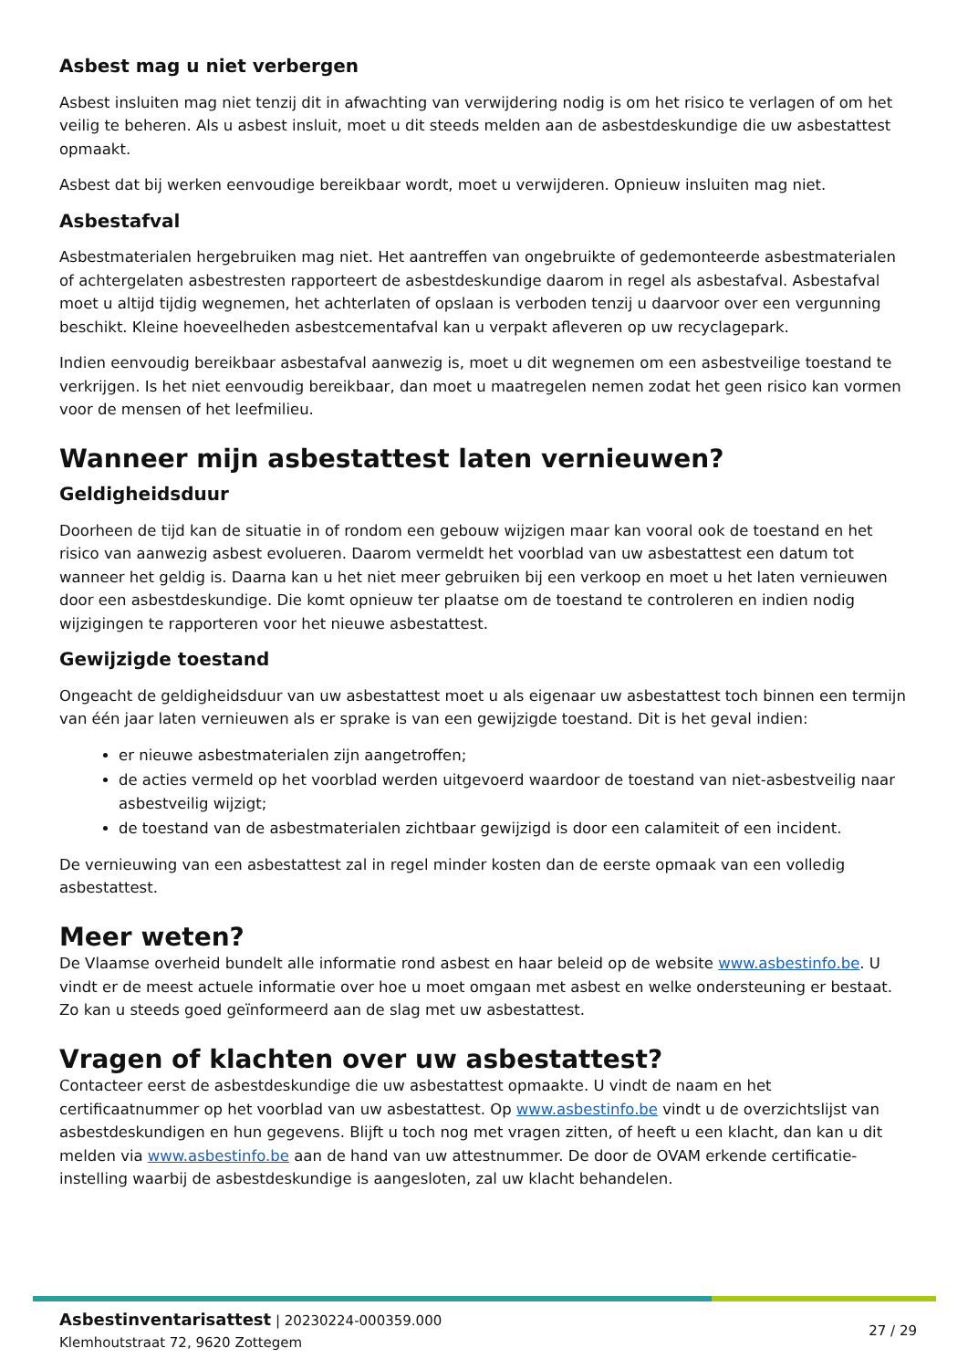Asbest mag u niet verbergen
Asbest insluiten mag niet tenzij dit in afwachting van verwijdering nodig is om het risico te verlagen of om het veilig te beheren. Als u asbest insluit, moet u dit steeds melden aan de asbestdeskundige die uw asbestattest opmaakt.
Asbest dat bij werken eenvoudige bereikbaar wordt, moet u verwijderen. Opnieuw insluiten mag niet.
Asbestafval
Asbestmaterialen hergebruiken mag niet. Het aantreffen van ongebruikte of gedemonteerde asbestmaterialen of achtergelaten asbestresten rapporteert de asbestdeskundige daarom in regel als asbestafval. Asbestafval moet u altijd tijdig wegnemen, het achterlaten of opslaan is verboden tenzij u daarvoor over een vergunning beschikt. Kleine hoeveelheden asbestcementafval kan u verpakt afleveren op uw recyclagepark.
Indien eenvoudig bereikbaar asbestafval aanwezig is, moet u dit wegnemen om een asbestveilige toestand te verkrijgen. Is het niet eenvoudig bereikbaar, dan moet u maatregelen nemen zodat het geen risico kan vormen voor de mensen of het leefmilieu.
Wanneer mijn asbestattest laten vernieuwen?
Geldigheidsduur
Doorheen de tijd kan de situatie in of rondom een gebouw wijzigen maar kan vooral ook de toestand en het risico van aanwezig asbest evolueren. Daarom vermeldt het voorblad van uw asbestattest een datum tot wanneer het geldig is. Daarna kan u het niet meer gebruiken bij een verkoop en moet u het laten vernieuwen door een asbestdeskundige. Die komt opnieuw ter plaatse om de toestand te controleren en indien nodig wijzigingen te rapporteren voor het nieuwe asbestattest.
Gewijzigde toestand
Ongeacht de geldigheidsduur van uw asbestattest moet u als eigenaar uw asbestattest toch binnen een termijn van één jaar laten vernieuwen als er sprake is van een gewijzigde toestand. Dit is het geval indien:
er nieuwe asbestmaterialen zijn aangetroffen;
de acties vermeld op het voorblad werden uitgevoerd waardoor de toestand van niet-asbestveilig naar asbestveilig wijzigt;
de toestand van de asbestmaterialen zichtbaar gewijzigd is door een calamiteit of een incident.
De vernieuwing van een asbestattest zal in regel minder kosten dan de eerste opmaak van een volledig asbestattest.
Meer weten?
De Vlaamse overheid bundelt alle informatie rond asbest en haar beleid op de website www.asbestinfo.be. U vindt er de meest actuele informatie over hoe u moet omgaan met asbest en welke ondersteuning er bestaat. Zo kan u steeds goed geïnformeerd aan de slag met uw asbestattest.
Vragen of klachten over uw asbestattest?
Contacteer eerst de asbestdeskundige die uw asbestattest opmaakte. U vindt de naam en het certificaatnummer op het voorblad van uw asbestattest. Op www.asbestinfo.be vindt u de overzichtslijst van asbestdeskundigen en hun gegevens. Blijft u toch nog met vragen zitten, of heeft u een klacht, dan kan u dit melden via www.asbestinfo.be aan de hand van uw attestnummer. De door de OVAM erkende certificatie-instelling waarbij de asbestdeskundige is aangesloten, zal uw klacht behandelen.
Asbestinventarisattest | 20230224-000359.000
Klemhoutstraat 72, 9620 Zottegem
27 / 29